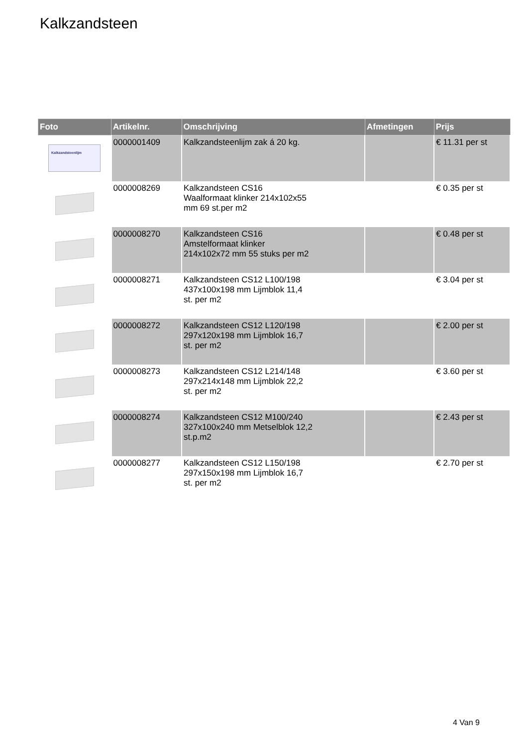Kalkzandsteen
| Foto | Artikelnr. | Omschrijving | Afmetingen | Prijs |
| --- | --- | --- | --- | --- |
| Kalkzandsteenlijm | 0000001409 | Kalkzandsteenlijm zak á 20 kg. | | € 11.31 per st |
| | 0000008269 | Kalkzandsteen CS16 Waalformaat klinker 214x102x55 mm 69 st.per m2 | | € 0.35 per st |
| | 0000008270 | Kalkzandsteen CS16 Amstelformaat klinker 214x102x72 mm 55 stuks per m2 | | € 0.48 per st |
| | 0000008271 | Kalkzandsteen CS12 L100/198 437x100x198 mm Lijmblok 11,4 st. per m2 | | € 3.04 per st |
| | 0000008272 | Kalkzandsteen CS12 L120/198 297x120x198 mm Lijmblok 16,7 st. per m2 | | € 2.00 per st |
| | 0000008273 | Kalkzandsteen CS12 L214/148 297x214x148 mm Lijmblok 22,2 st. per m2 | | € 3.60 per st |
| | 0000008274 | Kalkzandsteen CS12 M100/240 327x100x240 mm Metselblok 12,2 st.p.m2 | | € 2.43 per st |
| | 0000008277 | Kalkzandsteen CS12 L150/198 297x150x198 mm Lijmblok 16,7 st. per m2 | | € 2.70 per st |
4 Van 9